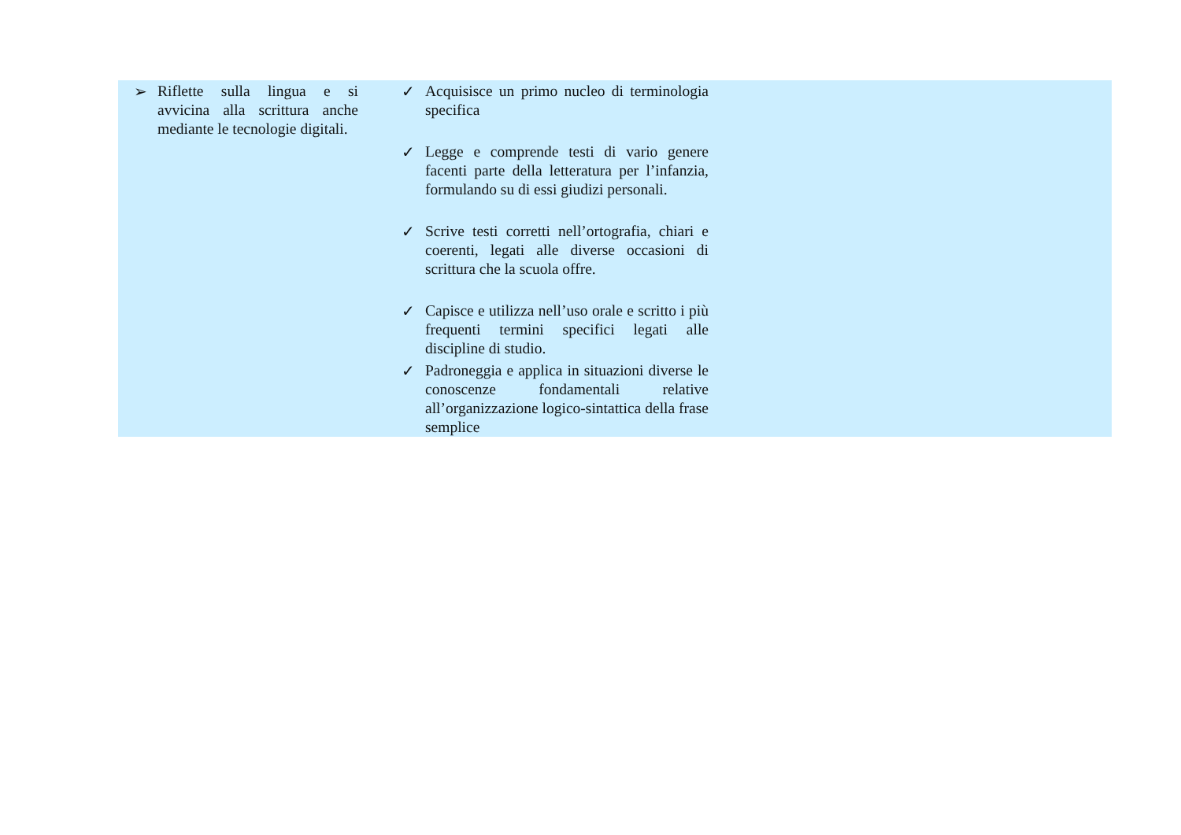| ➢ Riflette sulla lingua e si avvicina alla scrittura anche mediante le tecnologie digitali. | ✓ Acquisisce un primo nucleo di terminologia specifica ✓ Legge e comprende testi di vario genere facenti parte della letteratura per l’infanzia, formulando su di essi giudizi personali. ✓ Scrive testi corretti nell’ortografia, chiari e coerenti, legati alle diverse occasioni di scrittura che la scuola offre. ✓ Capisce e utilizza nell’uso orale e scritto i più frequenti termini specifici legati alle discipline di studio. ✓ Padroneggia e applica in situazioni diverse le conoscenze fondamentali relative all’organizzazione logico-sintattica della frase semplice | |